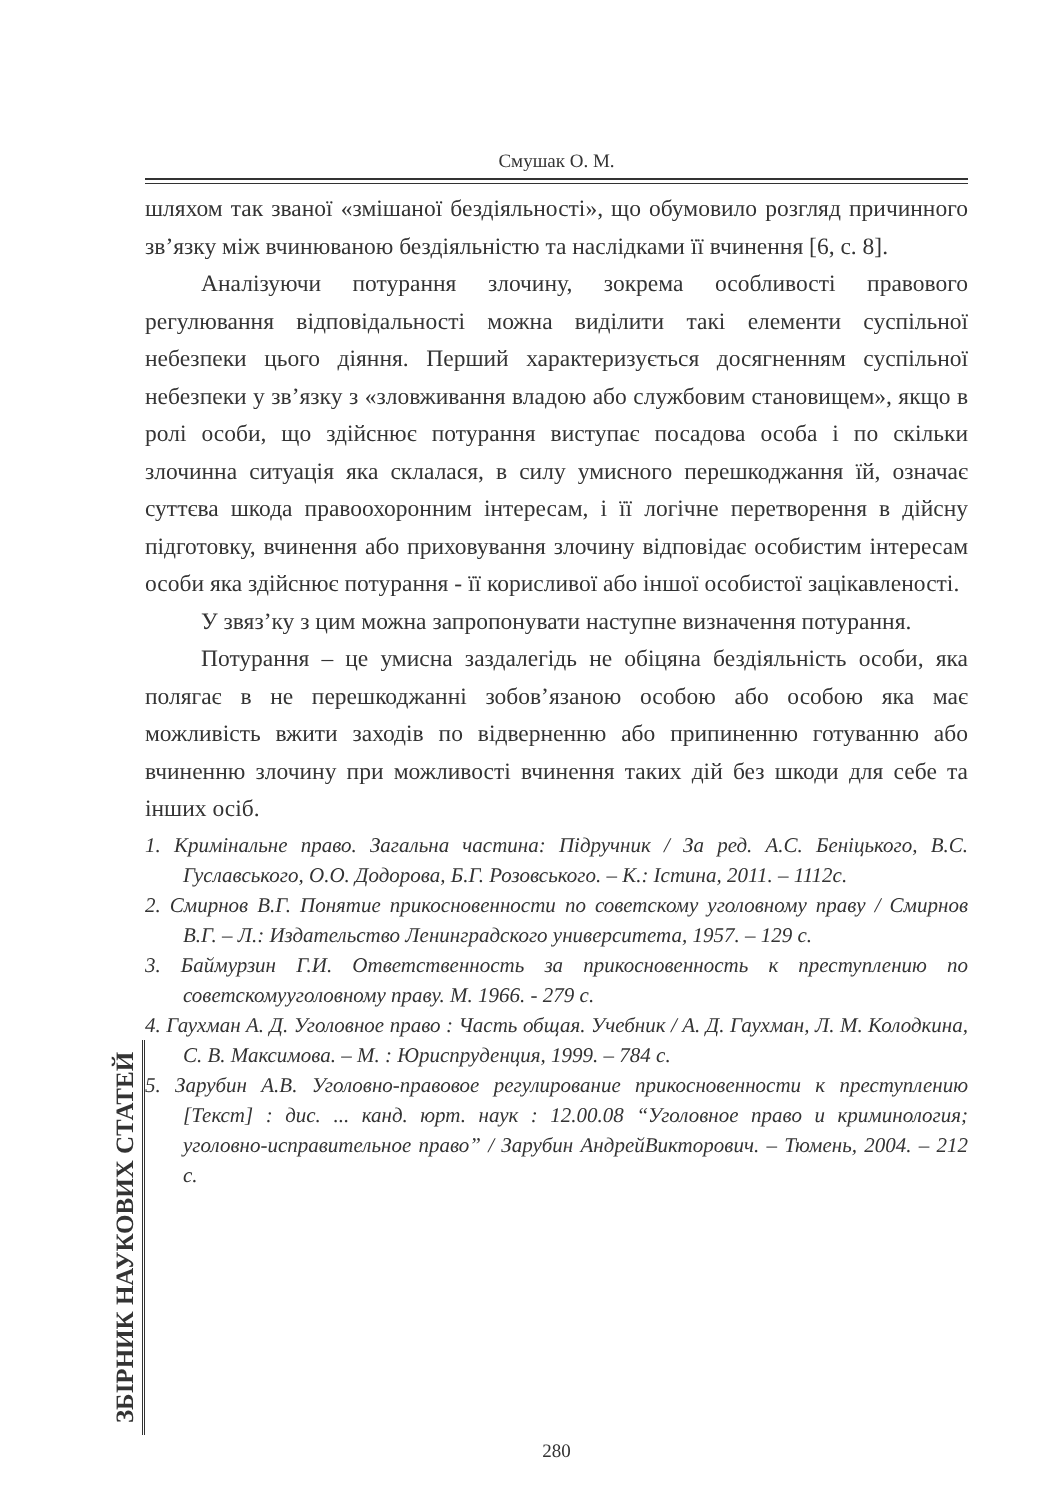Смушак О. М.
шляхом так званої «змішаної бездіяльності», що обумовило розгляд причинного зв’язку між вчинюваною бездіяльністю та наслідками її вчинення [6, с. 8].
Аналізуючи потурання злочину, зокрема особливості правового регулювання відповідальності можна виділити такі елементи суспільної небезпеки цього діяння. Перший характеризується досягненням суспільної небезпеки у зв’язку з «зловживання владою або службовим становищем», якщо в ролі особи, що здійснює потурання виступає посадова особа і по скільки злочинна ситуація яка склалася, в силу умисного перешкоджання їй, означає суттєва шкода правоохоронним інтересам, і її логічне перетворення в дійсну підготовку, вчинення або приховування злочину відповідає особистим інтересам особи яка здійснює потурання - її корисливої або іншої особистої зацікавленості.
У звяз’ку з цим можна запропонувати наступне визначення потурання.
Потурання – це умисна заздалегідь не обіцяна бездіяльність особи, яка полягає в не перешкоджанні зобов’язаною особою або особою яка має можливість вжити заходів по відверненню або припиненню готуванню або вчиненню злочину при можливості вчинення таких дій без шкоди для себе та інших осіб.
1. Кримінальне право. Загальна частина: Підручник / За ред. А.С. Беніцького, В.С. Гуславського, О.О. Додорова, Б.Г. Розовського. – К.: Істина, 2011. – 1112с.
2. Смирнов В.Г. Понятие прикосновенности по советскому уголовному праву / Смирнов В.Г. – Л.: Издательство Ленинградского университета, 1957. – 129 с.
3. Баймурзин Г.И. Ответственность за прикосновенность к преступлению по советскомууголовному праву. М. 1966. - 279 с.
4. Гаухман А. Д. Уголовное право : Часть общая. Учебник / А. Д. Гаухман, Л. М. Колодкина, С. В. Максимова. – М. : Юриспруденция, 1999. – 784 с.
5. Зарубин А.В. Уголовно-правовое регулирование прикосновенности к преступлению [Текст] : дис. ... канд. юрт. наук : 12.00.08 “Уголовное право и криминология; уголовно-исправительное право” / Зарубин АндрейВикторович. – Тюмень, 2004. – 212 с.
ЗБІРНИК НАУКОВИХ СТАТЕЙ
280